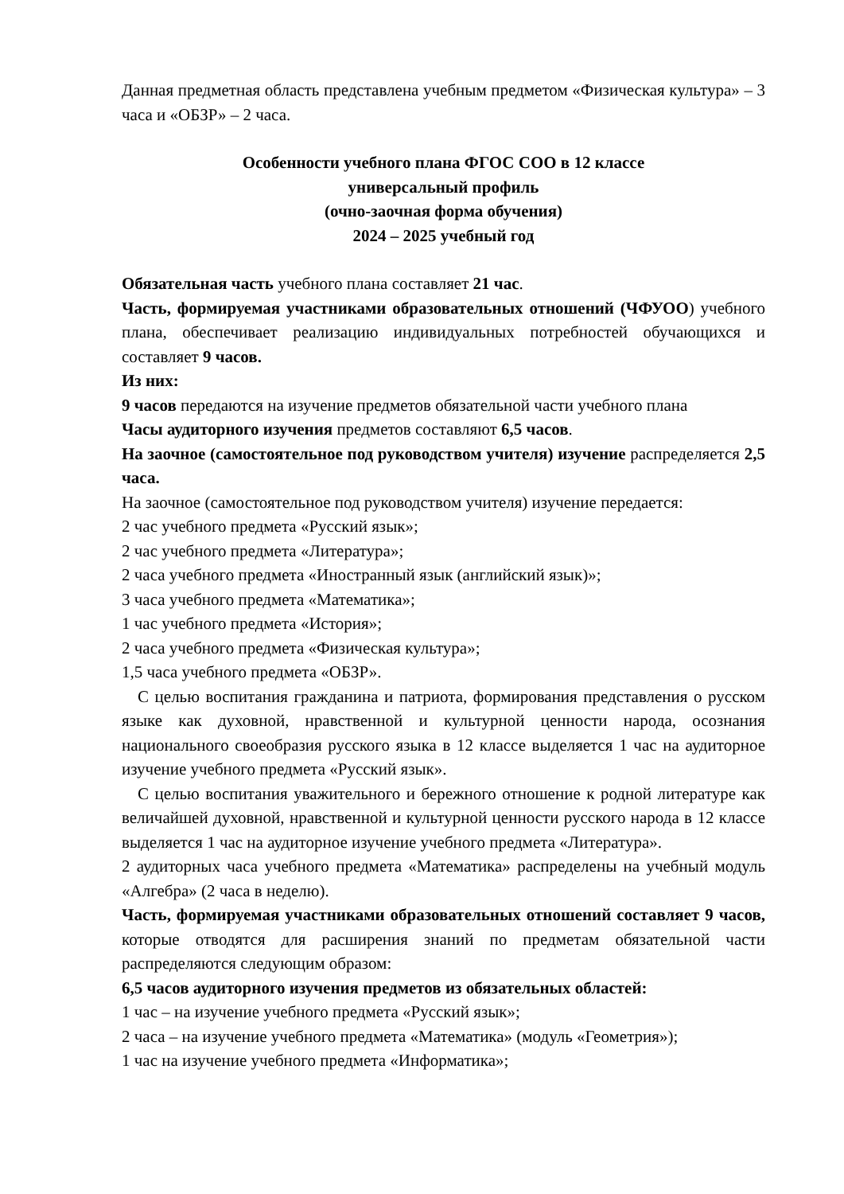Данная предметная область представлена учебным предметом «Физическая культура» – 3 часа и «ОБЗР» – 2 часа.
Особенности учебного плана ФГОС СОО в 12 классе
универсальный профиль
(очно-заочная форма обучения)
2024 – 2025 учебный год
Обязательная часть учебного плана составляет 21 час.
Часть, формируемая участниками образовательных отношений (ЧФУОО) учебного плана, обеспечивает реализацию индивидуальных потребностей обучающихся и составляет 9 часов.
Из них:
9 часов передаются на изучение предметов обязательной части учебного плана
Часы аудиторного изучения предметов составляют 6,5 часов.
На заочное (самостоятельное под руководством учителя) изучение распределяется 2,5 часа.
На заочное (самостоятельное под руководством учителя) изучение передается:
2 час учебного предмета «Русский язык»;
2 час учебного предмета «Литература»;
2 часа учебного предмета «Иностранный язык (английский язык)»;
3 часа учебного предмета «Математика»;
1 час учебного предмета «История»;
2 часа учебного предмета «Физическая культура»;
1,5 часа учебного предмета «ОБЗР».
С целью воспитания гражданина и патриота, формирования представления о русском языке как духовной, нравственной и культурной ценности народа, осознания национального своеобразия русского языка в 12 классе выделяется 1 час на аудиторное изучение учебного предмета «Русский язык».
С целью воспитания уважительного и бережного отношение к родной литературе как величайшей духовной, нравственной и культурной ценности русского народа в 12 классе выделяется 1 час на аудиторное изучение учебного предмета «Литература».
2 аудиторных часа учебного предмета «Математика» распределены на учебный модуль «Алгебра» (2 часа в неделю).
Часть, формируемая участниками образовательных отношений составляет 9 часов, которые отводятся для расширения знаний по предметам обязательной части распределяются следующим образом:
6,5 часов аудиторного изучения предметов из обязательных областей:
1 час – на изучение учебного предмета «Русский язык»;
2 часа – на изучение учебного предмета «Математика» (модуль «Геометрия»);
1 час на изучение учебного предмета «Информатика»;